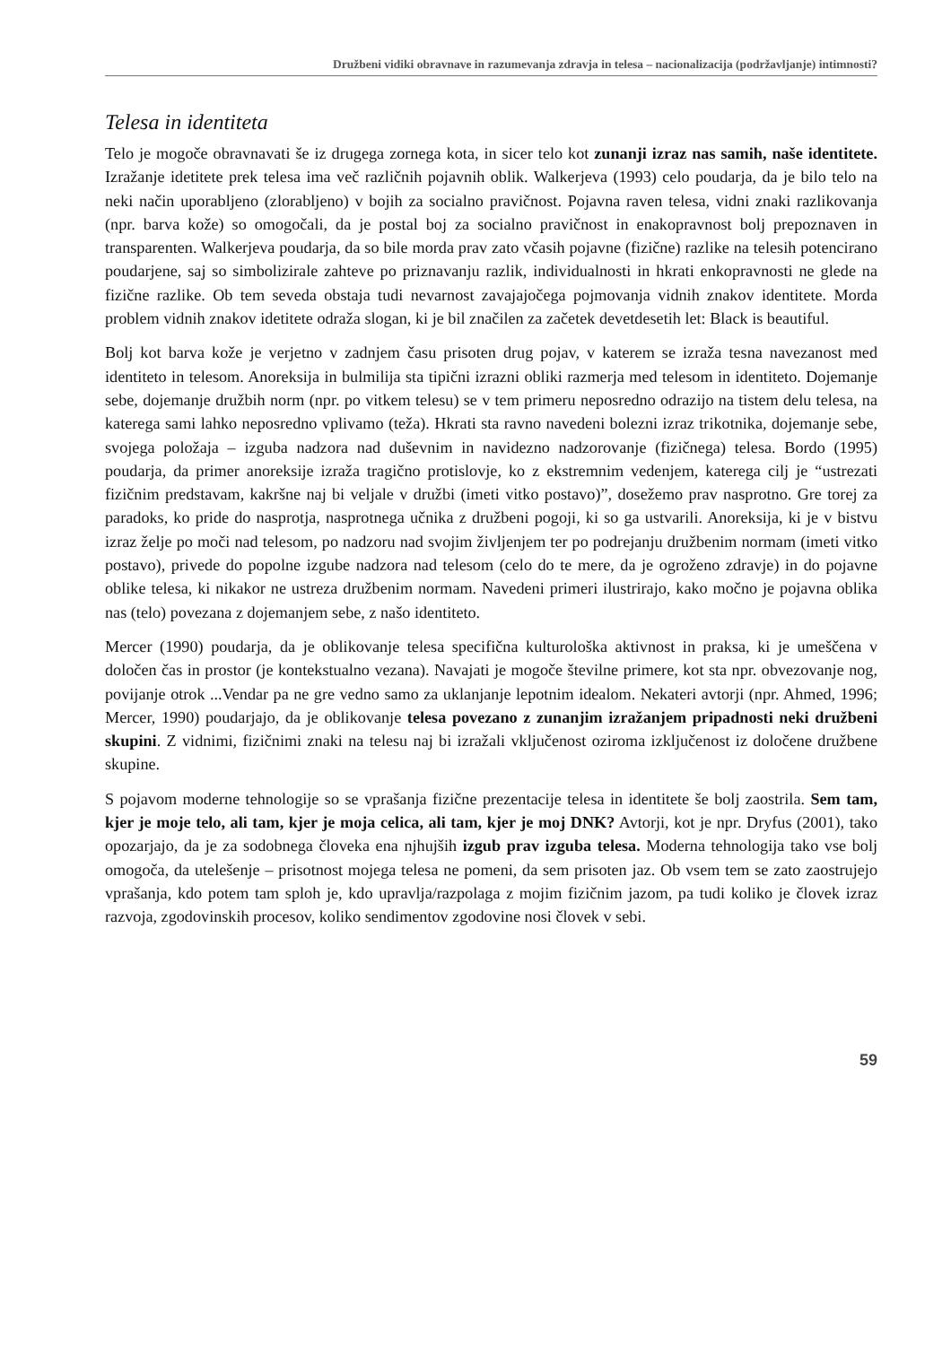Družbeni vidiki obravnave in razumevanja zdravja in telesa – nacionalizacija (podržavljanje) intimnosti?
Telesa in identiteta
Telo je mogoče obravnavati še iz drugega zornega kota, in sicer telo kot zunanji izraz nas samih, naše identitete. Izražanje idetitete prek telesa ima več različnih pojavnih oblik. Walkerjeva (1993) celo poudarja, da je bilo telo na neki način uporabljeno (zlorabljeno) v bojih za socialno pravičnost. Pojavna raven telesa, vidni znaki razlikovanja (npr. barva kože) so omogočali, da je postal boj za socialno pravičnost in enakopravnost bolj prepoznaven in transparenten. Walkerjeva poudarja, da so bile morda prav zato včasih pojavne (fizične) razlike na telesih potencirano poudarjene, saj so simbolizirale zahteve po priznavanju razlik, individualnosti in hkrati enkopravnosti ne glede na fizične razlike. Ob tem seveda obstaja tudi nevarnost zavajajočega pojmovanja vidnih znakov identitete. Morda problem vidnih znakov idetitete odraža slogan, ki je bil značilen za začetek devetdesetih let: Black is beautiful.
Bolj kot barva kože je verjetno v zadnjem času prisoten drug pojav, v katerem se izraža tesna navezanost med identiteto in telesom. Anoreksija in bulmilija sta tipični izrazni obliki razmerja med telesom in identiteto. Dojemanje sebe, dojemanje družbih norm (npr. po vitkem telesu) se v tem primeru neposredno odrazijo na tistem delu telesa, na katerega sami lahko neposredno vplivamo (teža). Hkrati sta ravno navedeni bolezni izraz trikotnika, dojemanje sebe, svojega položaja – izguba nadzora nad duševnim in navidezno nadzorovanje (fizičnega) telesa. Bordo (1995) poudarja, da primer anoreksije izraža tragično protislovje, ko z ekstremnim vedenjem, katerega cilj je “ustrezati fizičnim predstavam, kakršne naj bi veljale v družbi (imeti vitko postavo)”, dosežemo prav nasprotno. Gre torej za paradoks, ko pride do nasprotja, nasprotnega učnika z družbeni pogoji, ki so ga ustvarili. Anoreksija, ki je v bistvu izraz želje po moči nad telesom, po nadzoru nad svojim življenjem ter po podrejanju družbenim normam (imeti vitko postavo), privede do popolne izgube nadzora nad telesom (celo do te mere, da je ogroženo zdravje) in do pojavne oblike telesa, ki nikakor ne ustreza družbenim normam. Navedeni primeri ilustrirajo, kako močno je pojavna oblika nas (telo) povezana z dojemanjem sebe, z našo identiteto.
Mercer (1990) poudarja, da je oblikovanje telesa specifična kulturološka aktivnost in praksa, ki je umeščena v določen čas in prostor (je kontekstualno vezana). Navajati je mogoče številne primere, kot sta npr. obvezovanje nog, povijanje otrok ...Vendar pa ne gre vedno samo za uklanjanje lepotnim idealom. Nekateri avtorji (npr. Ahmed, 1996; Mercer, 1990) poudarjajo, da je oblikovanje telesa povezano z zunanjim izražanjem pripadnosti neki družbeni skupini. Z vidnimi, fizičnimi znaki na telesu naj bi izražali vključenost oziroma izključenost iz določene družbene skupine.
S pojavom moderne tehnologije so se vprašanja fizične prezentacije telesa in identitete še bolj zaostrila. Sem tam, kjer je moje telo, ali tam, kjer je moja celica, ali tam, kjer je moj DNK? Avtorji, kot je npr. Dryfus (2001), tako opozarjajo, da je za sodobnega človeka ena njhujših izgub prav izguba telesa. Moderna tehnologija tako vse bolj omogoča, da utelešenje – prisotnost mojega telesa ne pomeni, da sem prisoten jaz. Ob vsem tem se zato zaostrujejo vprašanja, kdo potem tam sploh je, kdo upravlja/razpolaga z mojim fizičnim jazom, pa tudi koliko je človek izraz razvoja, zgodovinskih procesov, koliko sendimentov zgodovine nosi človek v sebi.
59